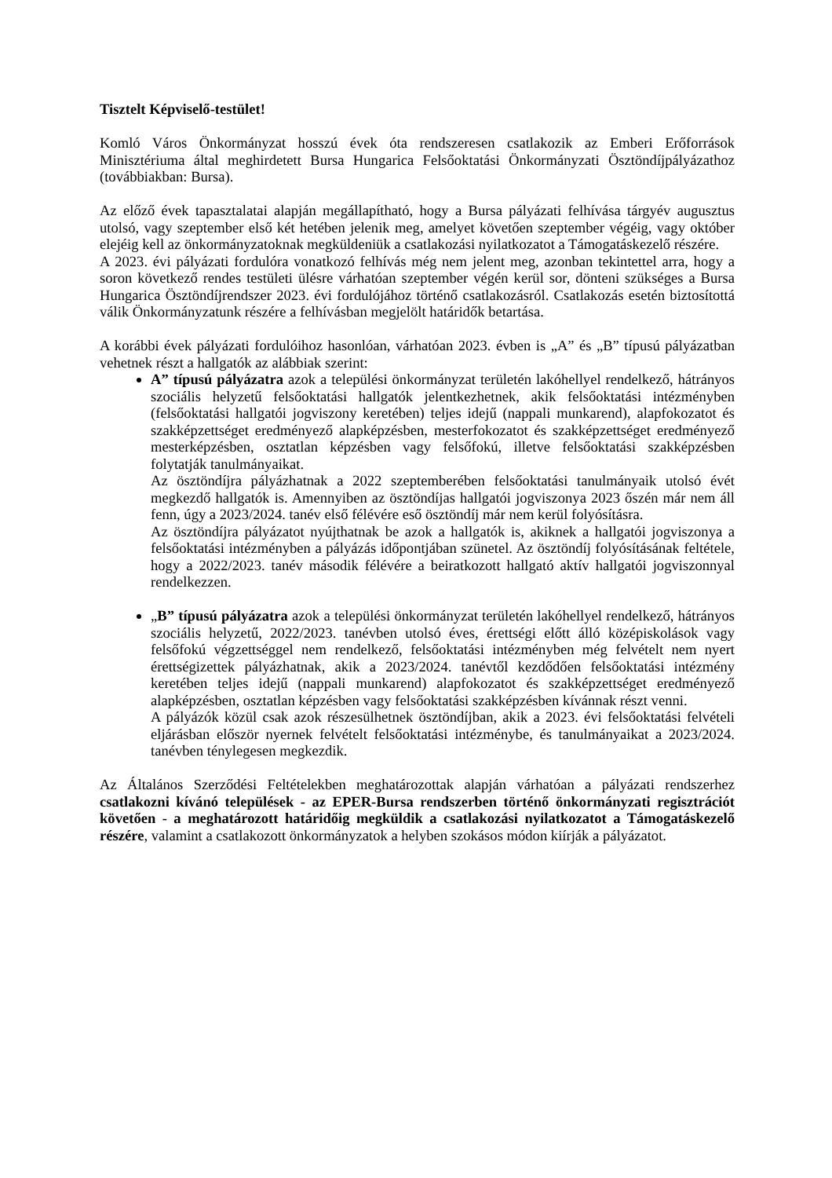Tisztelt Képviselő-testület!
Komló Város Önkormányzat hosszú évek óta rendszeresen csatlakozik az Emberi Erőforrások Minisztériuma által meghirdetett Bursa Hungarica Felsőoktatási Önkormányzati Ösztöndíjpályázathoz (továbbiakban: Bursa).
Az előző évek tapasztalatai alapján megállapítható, hogy a Bursa pályázati felhívása tárgyév augusztus utolsó, vagy szeptember első két hetében jelenik meg, amelyet követően szeptember végéig, vagy október elejéig kell az önkormányzatoknak megküldeniük a csatlakozási nyilatkozatot a Támogatáskezelő részére.
A 2023. évi pályázati fordulóra vonatkozó felhívás még nem jelent meg, azonban tekintettel arra, hogy a soron következő rendes testületi ülésre várhatóan szeptember végén kerül sor, dönteni szükséges a Bursa Hungarica Ösztöndíjrendszer 2023. évi fordulójához történő csatlakozásról. Csatlakozás esetén biztosítottá válik Önkormányzatunk részére a felhívásban megjelölt határidők betartása.
A korábbi évek pályázati fordulóihoz hasonlóan, várhatóan 2023. évben is „A” és „B” típusú pályázatban vehetnek részt a hallgatók az alábbiak szerint:
A” típusú pályázatra azok a települési önkormányzat területén lakóhellyel rendelkező, hátrányos szociális helyzetű felsőoktatási hallgatók jelentkezhetnek, akik felsőoktatási intézményben (felsőoktatási hallgatói jogviszony keretében) teljes idejű (nappali munkarend), alapfokozatot és szakképzettséget eredményező alapképzésben, mesterfokozatot és szakképzettséget eredményező mesterképzésben, osztatlan képzésben vagy felsőfokú, illetve felsőoktatási szakképzésben folytatják tanulmányaikat.
Az ösztöndíjra pályázhatnak a 2022 szeptemberében felsőoktatási tanulmányaik utolsó évét megkezdő hallgatók is. Amennyiben az ösztöndíjas hallgatói jogviszonya 2023 őszén már nem áll fenn, úgy a 2023/2024. tanév első félévére eső ösztöndíj már nem kerül folyósításra.
Az ösztöndíjra pályázatot nyújthatnak be azok a hallgatók is, akiknek a hallgatói jogviszonya a felsőoktatási intézményben a pályázás időpontjában szünetel. Az ösztöndíj folyósításának feltétele, hogy a 2022/2023. tanév második félévére a beiratkozott hallgató aktív hallgatói jogviszonnyal rendelkezzen.
„B” típusú pályázatra azok a települési önkormányzat területén lakóhellyel rendelkező, hátrányos szociális helyzetű, 2022/2023. tanévben utolsó éves, érettségi előtt álló középiskolások vagy felsőfokú végzettséggel nem rendelkező, felsőoktatási intézményben még felvételt nem nyert érettségizettek pályázhatnak, akik a 2023/2024. tanévtől kezdődően felsőoktatási intézmény keretében teljes idejű (nappali munkarend) alapfokozatot és szakképzettséget eredményező alapképzésben, osztatlan képzésben vagy felsőoktatási szakképzésben kívánnak részt venni.
A pályázók közül csak azok részesülhetnek ösztöndíjban, akik a 2023. évi felsőoktatási felvételi eljárásban először nyernek felvételt felsőoktatási intézménybe, és tanulmányaikat a 2023/2024. tanévben ténylegesen megkezdik.
Az Általános Szerződési Feltételekben meghatározottak alapján várhatóan a pályázati rendszerhez csatlakozni kívánó települések - az EPER-Bursa rendszerben történő önkormányzati regisztrációt követően - a meghatározott határidőig megküldik a csatlakozási nyilatkozatot a Támogatáskezelő részére, valamint a csatlakozott önkormányzatok a helyben szokásos módon kiírják a pályázatot.